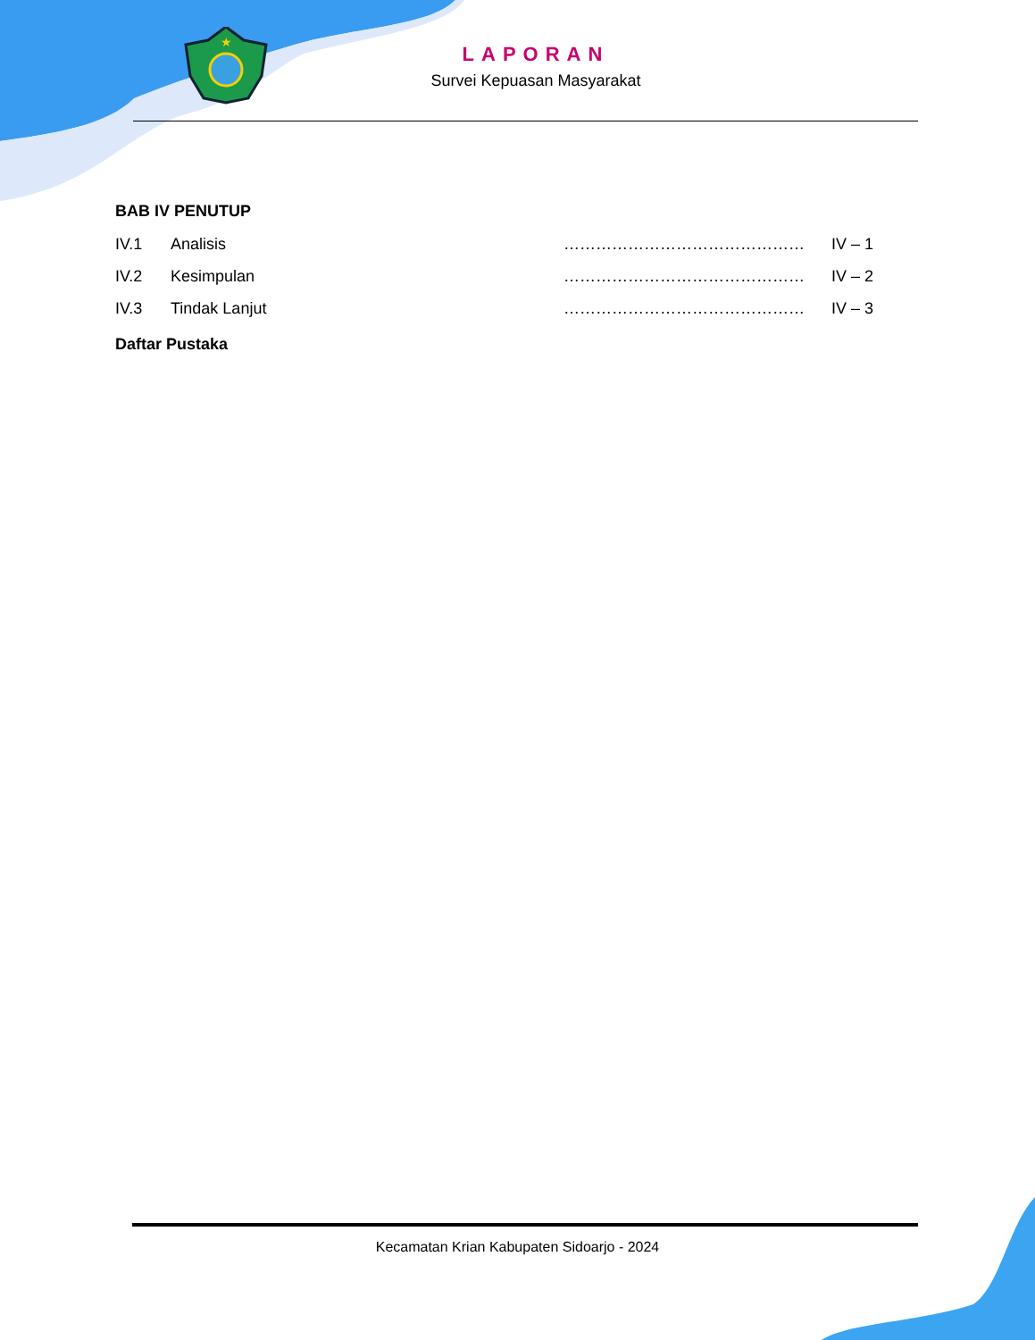★
LAPORAN
Survei Kepuasan Masyarakat
BAB IV PENUTUP
IV.1 Analisis ……………………………………… IV – 1
IV.2 Kesimpulan ……………………………………… IV – 2
IV.3 Tindak Lanjut ……………………………………… IV – 3
Daftar Pustaka
Kecamatan Krian Kabupaten Sidoarjo - 2024